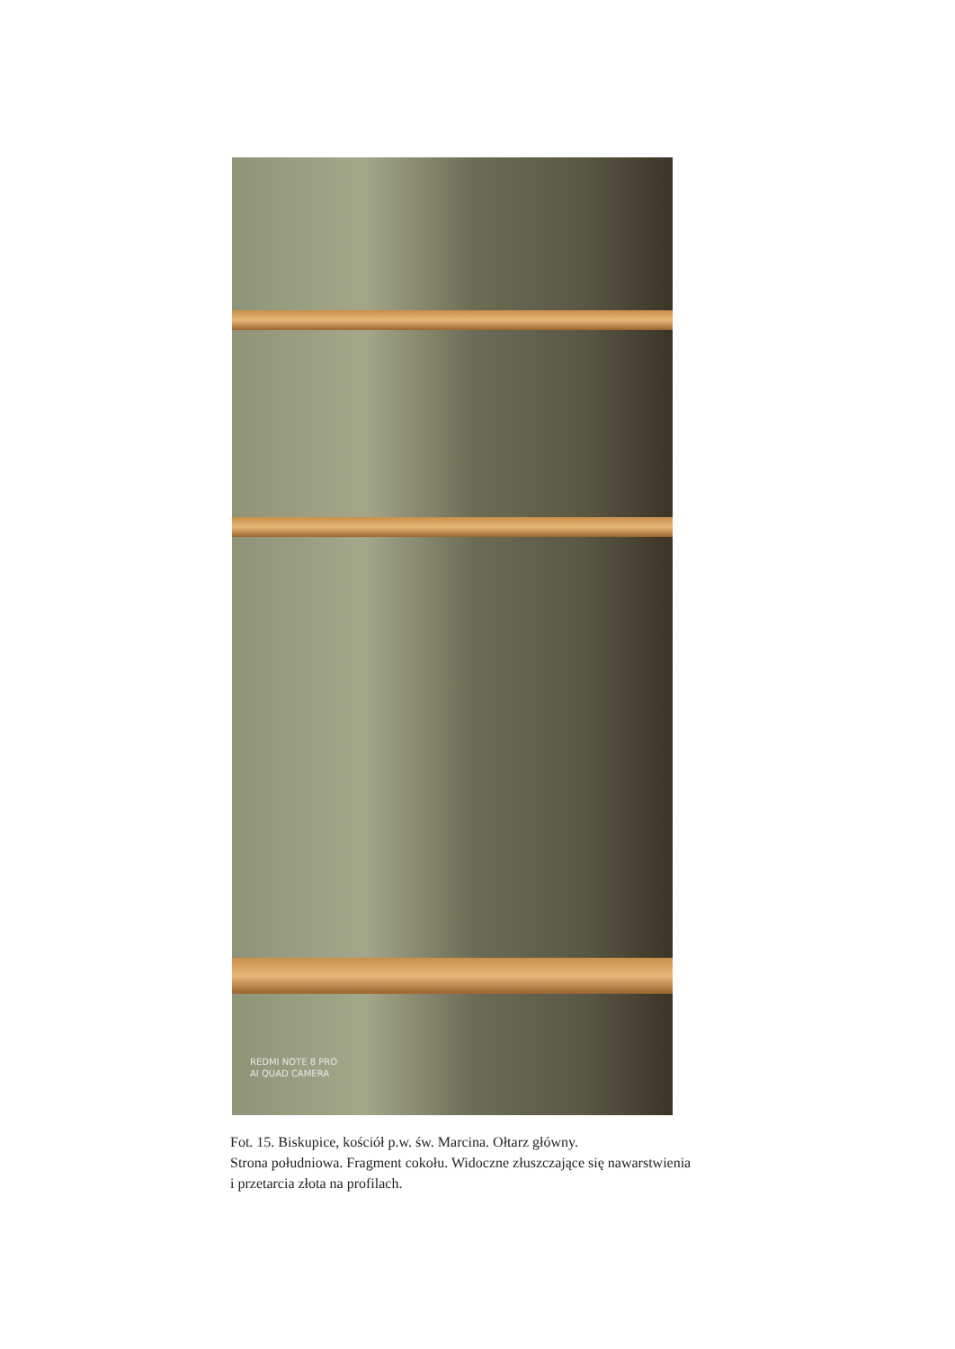REDMI NOTE 8 PRO
AI QUAD CAMERA
Fot. 15. Biskupice, kościół p.w. św. Marcina. Ołtarz główny.
Strona południowa. Fragment cokołu. Widoczne złuszczające się nawarstwienia
i przetarcia złota na profilach.